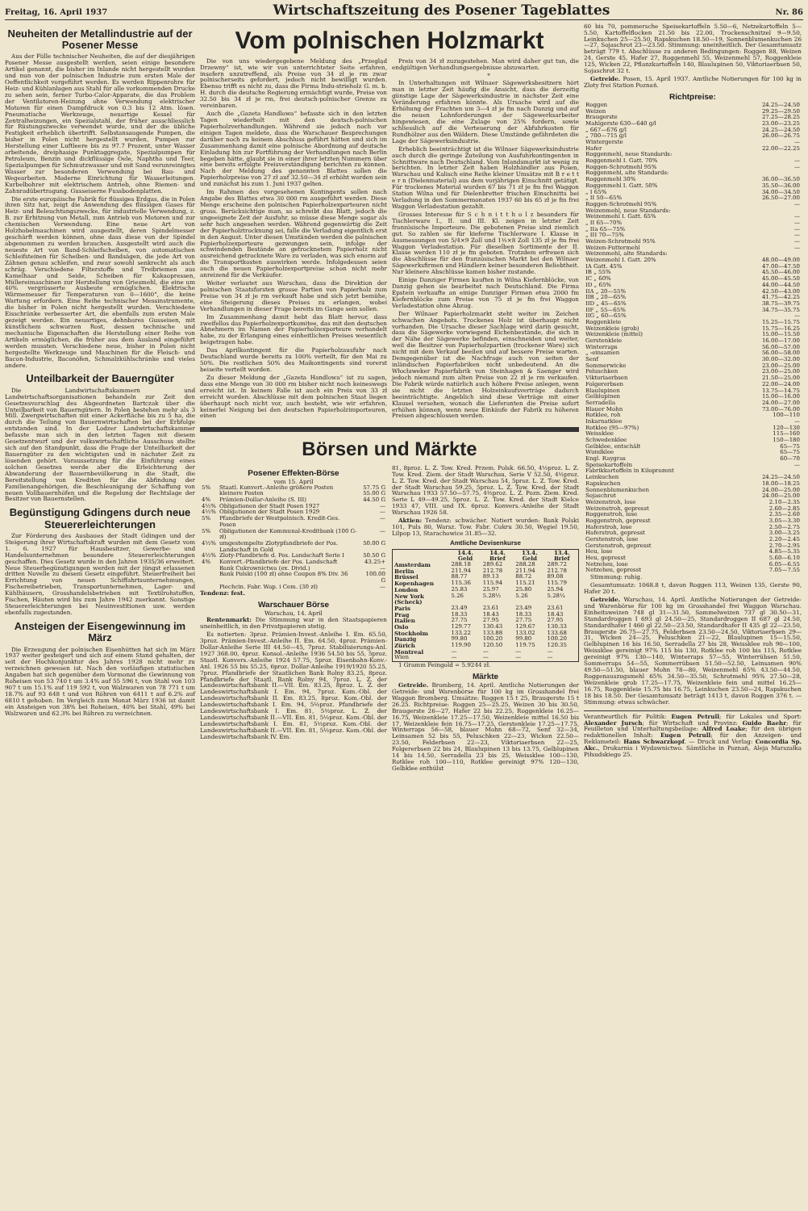Freitag, 16. April 1937 Wirtschaftszeitung des Posener Tageblattes Nr. 86
Neuheiten der Metallindustrie auf der Posener Messe
Aus der Fülle technischer Neuheiten, die auf der diesjährigen Posener Messe ausgestellt werden, seien einige besondere Artikel genannt, die bisher im Inlande nicht hergestellt wurden und nun von der polnischen Industrie zum ersten Male der Oeffentlichkeit vorgeführt werden. Es werden Rippenrohre für Heiz- und Kühlanlagen aus Stahl für alle vorkommenden Drucke zu sehen sein, ferner Turbo-Calor-Apparate, die das Problem der Ventilatoren-Heizung ohne Verwendung elektrischer Motoren für einen Dampfdruck von 0.3 bis 12 Atm. lösen. Pneumatische Werkzeuge, neuartige Kessel für Zentralheizungen, ein Spezialstahl, der früher ausschliesslich für Rüstungszwecke verwendet wurde, und der die übliche Festigkeit erheblich übertrifft. Selbstansaugende Pumpen, die bisher in Polen nicht hergestellt wurden, Pumpen zur Herstellung einer Luftleere bis zu 97.7 Prozent, unter Wasser arbeitende, dreiphasige Punktaggregate, Spezialpumpen für Petroleum, Benzin und dickflüssige Oele, Naphtha und Teer, Spezialpumpen für Schmutzwasser und mit Sand verunreinigtes Wasser zur besonderen Verwendung bei Bau- und Wegearbeiten. Moderne Einrichtung für Wasserleitungen. Kurbelbohrer mit elektrischem Antrieb, ohne Riemen- und Zahnradübertragung. Gusseiserne Fussbodenplatten.
Die erste europäische Fabrik für flüssiges Erdgas, die in Polen ihren Sitz hat, zeigt die Anwendung des flüssigen Gases für Heiz- und Beleuchtungszwecke, für industrielle Verwendung, z. B. zur Erhitzung von Metall, zum Antrieb von Motoren und zur chemischen Verwendung. Eine neue Art von Holzhobelmaschinen wird ausgestellt, deren Spindelmesser geschärft werden können, ohne dass diese von der Spindel abgenommen zu werden brauchen. Ausgestellt wird auch die neueste Art von Band-Schleifscheiben, von automatischen Schleifsteinen für Scheiben- und Bandsägen, die jede Art von Zähnen genau schleifen, und zwar sowohl senkrecht als auch schräg. Verschiedene Filterstoffe und Treibriemen aus Kamelhaar und Seide, Scheiben für Kakaopressen, Müllereimaschinen zur Herstellung von Griesmehl, die eine um 40% vergrösserte Ausbeute ermöglichen. Elektrische Wärmemesser für Temperaturen von 0—1600°, die keine Wartung erfordern. Eine Reihe technischer Messinstrumente, die bisher in Polen nicht hergestellt wurden. Verschiedene Eisschränke verbesserter Art, die ebenfalls zum ersten Male gezeigt werden. Ein neuartiges, dehnbares Gusseisen, mit künstlichem schwarzen Rost, dessen technische und mechanische Eigenschaften die Herstellung einer Reihe von Artikeln ermöglichen, die früher aus dem Ausland eingeführt werden mussten. Verschiedene neue, bisher in Polen nicht hergestellte Werkzeuge und Maschinen für die Fleisch- und Bacon-Industrie, Baconöfen, Schmalzkühlschränke und vieles andere.
Unteilbarkeit der Bauerngüter
Die Landwirtschaftskammern und Landwirtschaftsorganisationen behandeln zur Zeit den Gesetzesvorschlag des Abgeordneten Bartczak über die Unteilbarkeit von Bauerngütern. In Polen bestehen mehr als 3 Mill. Zwergwirtschaften mit einer Ackerfläche bis zu 5 ha, die durch die Teilung von Bauernwirtschaften bei der Erbfolge entstanden sind. In der Lodzer Landwirtschaftskammer befasste man sich in den letzten Tagen mit diesem Gesetzentwurf und der volkswirtschaftliche Ausschuss stellte sich auf den Standpunkt, dass die Frage der Unteilbarkeit der Bauerngüter zu den wichtigsten und in nächster Zeit zu lösenden gehört. Voraussetzung für die Einführung eines solchen Gesetzes werde aber die Erleichterung der Abwanderung der Bauernbevölkerung in die Stadt, die Bereitstellung von Krediten für die Abfindung der Familienangehörigen, die Beschleunigung der Schaffung von neuen Vollbauernhöfen und die Regelung der Rechtslage der Besitzer von Bauernstellen.
Begünstigung Gdingens durch neue Steuererleichterungen
Zur Förderung des Ausbaues der Stadt Gdingen und der Steigerung ihrer Wirtschaftskraft wurden mit dem Gesetz vom 1. 6. 1927 für Hausbesitzer, Gewerbe- und Handelsunternehmen besondere Steuererleichterungen geschaffen. Dies Gesetz wurde in den Jahren 1935/36 erweitert. Neue Steuerbegünstigungen werden mit der jüngst erlassenen dritten Novelle zu diesem Gesetz eingeführt. Steuerfreiheit bei Errichtung von neuen Schiffahrtsunternehmungen, Fischereibetrieben, Transportunternehmen, Lager- und Kühlhäusern, Grosshandelsbetrieben mit Textilrohstoffen, Fischen, Häuten wird bis zum Jahre 1942 zuerkannt. Sonstige Steuererleichterungen bei Neuinvestitionen usw. werden ebenfalls zugestanden.
Ansteigen der Eisengewinnung im März
Die Erzeugung der polnischen Eisenhütten hat sich im März 1937 weiter gesteigert und sich auf einem Stand gehalten, der seit der Hochkonjunktur des Jahres 1928 nicht mehr zu verzeichnen gewesen ist. Nach den vorläufigen statistischen Angaben hat sich gegenüber dem Vormonat die Gewinnung von Roheisen von 53 740 t um 3.4% auf 55 596 t, von Stahl von 103 907 t um 15.1% auf 119 592 t, von Walzwaren von 78 771 t um 18.7% auf 93 648 t und von Röhren von 6411 t auf 6.2% auf 6810 t gehoben. Im Vergleich zum Monat März 1936 ist damit ein Ansteigen von 38% bei Roheisen, 40% bei Stahl, 49% bei Walzwaren und 62.3% bei Röhren zu verzeichnen.
Vom polnischen Holzmarkt
Die von uns wiedergegebene Meldung des „Przegląd Drzewny“ ist, wie wir von unterrichteter Seite erfahren, insofern unzutreffend, als Preise von 34 zł je rm zwar polnischerseits gefordert, jedoch nicht bewilligt wurden. Ebenso trifft es nicht zu, dass die Firma Indu-strieholz G. m. b. H. durch die deutsche Regierung ermächtigt wurde, Preise von 32.50 bis 34 zł je rm, frei deutsch-polnischer Grenze zu vereinbaren.
Auch die „Gazeta Handlowa“ befasste sich in den letzten Tagen wiederholt mit den deutsch-polnischen Papierholzverhandlungen. Während sie jedoch noch vor einigen Tagen meldete, dass die Warschauer Besprechungen darüber noch zu keinem Abschluss geführt hätten und sich im Zusammenhang damit eine polnische Abordnung auf deutsche Einladung hin zur Fortführung der Verhandlungen nach Berlin begeben hätte, glaubt sie in einer ihrer letzten Nummern über eine bereits erfolgte Preisverständigung berichten zu können. Nach der Meldung des genannten Blattes sollen die Papierholzpreise von 27 zł auf 32.50—34 zł erhöht worden sein und zunächst bis zum 1. Juni 1937 gelten.
Im Rahmen des vorgesehenen Kontingents sollen nach Angabe des Blattes etwa 30 000 rm ausgeführt werden. Diese Menge erscheine den polnischen Papierholzexporteuren nicht gross. Berücksichtige man, so schreibt das Blatt, jedoch die ungeeignete Zeit der Ausfuhr, so müsse diese Menge sogar als sehr hoch angesehen werden. Während gegenwärtig die Zeit der Papierholztrocknung sei, falle die Verladung eigentlich erst in den August. Unter diesen Umständen werden die polnischen Papierholzexporteure gezwungen sein, infolge der schwindenden Bestände an getrocknetem Papierholz nicht ausreichend getrocknete Ware zu verladen, was sich enorm auf die Transportkosten auswirken werde. Infolgedessen seien auch die neuen Papierholzexportpreise schon nicht mehr anreizend für die Verkäufer.
Weiter verlautet aus Warschau, dass die Direktion der polnischen Staatsforsten grosse Partien von Papierholz zum Preise von 34 zł je rm verkauft habe und sich jetzt bemühe, eine Steigerung dieses Preises zu erlangen, wobei Verhandlungen in dieser Frage bereits im Gange sein sollen.
Im Zusammenhang damit hebt das Blatt hervor, dass zweifellos das Papierholzexportkomitee, das mit den deutschen Abnehmern im Namen der Papierholzexporteure verhandelt habe, zu der Erlangung eines einheitlichen Preises wesentlich beigetragen habe.
Das Aprilkontingent für die Papierholzausfuhr nach Deutschland wurde bereits zu 100% verteilt, für den Mai zu 50%. Die restlichen 50% des Maikontingents sind vorerst beiseite verteilt worden.
Zu dieser Meldung der „Gazeta Handlowa“ ist zu sagen, dass eine Menge von 30 000 rm bisher nicht noch keineswegs erreicht ist. In keinem Falle ist auch ein Preis von 33 zł erreicht worden. Abschlüsse mit dem polnischen Staat liegen überhaupt noch nicht vor, auch besteht, wie wir erfahren, keinerlei Neigung bei den deutschen Papierholzimporteuren, einen
Preis von 34 zł zuzugestehen. Man wird daher gut tun, die endgültigen Verhandlungsergebnisse abzuwarten.
*
In Unterhaltungen mit Wilnaer Sägewerksbesitzern hört man in letzter Zeit häufig die Ansicht, dass die derzeitig günstige Lage der Sägewerksindustrie in nächster Zeit eine Veränderung erfahren könnte. Als Ursache wird auf die Erhöhung der Frachten um 3—4 zł je fm nach Danzig und auf die neuen Lohnforderungen der Sägewerksarbeiter hingewiesen, die eine Zulage von 25% fordern, sowie schliesslich auf die Verteuerung der Abfuhrkosten für Rundhölzer aus den Wäldern. Diese Umstände gefährdeten die Lage der Sägewerksindustrie.
Erheblich beeinträchtigt ist die Wilnaer Sägewerksindustrie auch durch die geringe Zuteilung von Ausfuhrkontingenten in Schnittware nach Deutschland. Vom Inlandsmarkt ist wenig zu berichten. In letzter Zeit haben Holzhändler aus Posen, Warschau und Kalisch eine Reihe kleiner Umsätze mit B r e t t e r n (Dielenmaterial) aus dem vorjährigen Einschnitt getätigt. Für trockenes Material wurden 67 bis 71 zł je fm frei Waggon Station Wilna und für Dielenbretter frischen Einschnitts bei Verladung in den Sommermonaten 1937 60 bis 65 zł je fm frei Waggon Verladestation gezahlt.
Grosses Interesse für S c h n i t t h o l z besonders für Tischlerware I., II. und III. Kl. zeigen in letzter Zeit französische Importeure. Die gebotenen Preise sind ziemlich gut. So zahlen sie für kieferne Tischlerware I. Klasse in Ausmessungen von 5/4×9 Zoll und 1½×8 Zoll 135 zł je fm frei Waggon Verladestation. Für dieselben Sortimente der II. Klasse werden 110 zł je fm geboten. Trotzdem erfreuen sich die Abschlüsse für den französischen Markt bei den Wilnaer Sägewerksfirmen und Händlern keiner besonderen Beliebtheit. Nur kleinere Abschlüsse kamen bisher zustande.
Einige Danziger Firmen kauften in Wilna Kiefernblöcke, von Danzig gehen sie bearbeitet nach Deutschland. Die Firma Epstein verkaufte an einige Danziger Firmen etwa 2000 fm Kiefernblöcke zum Preise von 75 zł je fm frei Waggon Verladestation ohne Abzug.
Der Wilnaer Papierholzmarkt steht weiter im Zeichen schwachen Angebots. Trockenes Holz ist überhaupt nicht vorhanden. Die Ursache dieser Sachlage wird darin gesucht, dass die Sägewerke vorwiegend Eichenbestände, die sich in der Nähe der Sägewerke befinden, einschneiden und weiter, weil die Besitzer von Papierholzpartien (trockener Ware) sich nicht mit dem Verkauf beeilen und auf bessere Preise warten. Demgegenüber ist die Nachfrage auch von seiten der inländischen Papierfabriken nicht unbedeutend. An die Włocławeker Papierfabrik von Steinhagen & Saenger wird jedoch niemand zum alten Preise von 22 zł je rm verkaufen. Die Fabrik würde natürlich auch höhere Preise anlegen, wenn sie nicht die letzten Holzeinkaufsverträge dadurch beeinträchtigte. Angeblich sind diese Verträge mit einer Klausel versehen, wonach die Lieferanten die Preise sofort erhöhen können, wenn neue Einkäufe der Fabrik zu höheren Preisen abgeschlossen werden.
Börsen und Märkte
Posener Effekten-Börse
vom 15. April
| 5% | Staatl. Konvert.-Anleihe größere Posten | 57.75 G |
| | kleinere Posten | 55.00 G |
| 4% | Prämien-Dollar-Anleihe (S. III) | 44.50 G |
| 4½% | Obligationen der Stadt Posen 1927 | — |
| 4½% | Obligationen der Stadt Posen 1929 | — |
| 5% | Pfandbriefe der Westpolnisch. Kredit-Ges. Posen | — |
| 5% | Obligationen der Kommunal-Kreditbank (100 G-zł) | — |
| 4½% | umgestempelte Zlotypfandbriefe der Pos. Landschaft in Gold | 50.00 G |
| 4½% | Zloty-Pfandbriefe d. Pos. Landschaft Serie I | 50.50 G |
| 4% | Konvert.-Pfandbriefe der Pos. Landschaft | 43.25+ |
| | Bank Cukrownictwa (ex. Divid.) | — |
| | Bank Polski (100 zł) ohne Coupon 8% Div. 36 | 100.00 G |
| | Piechcin. Fabr. Wap. i Cem. (30 zł) | — |
Tendenz: fest.
Warschauer Börse
Warschau, 14. April
Rentenmarkt: Die Stimmung war in den Staatspapieren uneinheitlich, in den Privatpapieren stetig.
Es notierten: 3proz. Prämien-Invest.-Anleihe I. Em. 65.50, 3proz. Prämien-Invest.-Anleihe II. Em. 64.50, 4proz. Prämien-Dollar-Anleihe Serie III 44.50—45, 7proz. Stabilisierungs-Anl. 1927 368.00, 4proz. Konsol.-Anleihe 1936 54.50 bis 55, 5proz. Staatl. Konvers.-Anleihe 1924 57.75, 5proz. Eisenbahn-Konv.-Anl. 1926 55 bis 55.25, 6proz. Dollar-Anleihe 1919/1920 55.25, 7proz. Pfandbriefe der Staatlichen Bank Rolny 83.25, 8proz. Pfandbriefe der Staatl. Bank Rolny 94, 7proz. L. Z. der Landeswirtschaftsbank II.—VII. Em. 83.25, 8proz. L. Z. der Landeswirtschaftsbank I. Em. 94, 7proz. Kom.-Obl. der Landeswirtschaftsbank II. Em. 83.25, 8proz. Kom.-Obl. der Landeswirtschaftsbank I. Em. 94, 5½proz. Pfandbriefe der Landeswirtschaftsbank I. Em. 81, 5½proz. L. Z. der Landeswirtschaftsbank II.—VII. Em. 81, 5½proz. Kom.-Obl. der Landeswirtschaftsbank I. Em. 81, 5½proz. Kom.-Obl. der Landeswirtschaftsbank II.—VII. Em. 81, 5½proz. Kom.-Obl. der Landeswirtschaftsbank IV. Em.
81, 8proz. L. Z. Tow. Kred. Przem. Polsk. 66.50, 4½proz. L. Z. Tow. Kred. Ziem. der Stadt Warschau, Serie V 52.50, 4½proz. L. Z. Tow. Kred. der Stadt Warschau 54, 5proz. L. Z. Tow. Kred. der Stadt Warschau 59.25, 5proz. L. Z. Tow. Kred. der Stadt Warschau 1933 57.50—57.75, 4½proz. L. Z. Pozn. Ziem. Kred. Serie L 49—49.25, 5proz. L. Z. Tow. Kred. der Stadt Kielce 1933 47, VIII. und IX. 6proz. Konvers.-Anleihe der Stadt Warschau 1926 58.
Aktien: Tendenz: schwächer. Notiert wurden: Bank Polski 101, Puls 80, Warsz. Tow. Fabr. Cukru 30.50, Węgiel 19.50, Lilpop 13, Starachowice 31.85—32.
Amtliche Devisenkurse
| | 14.4. Geld | 14.4. Brief | 13.4. Geld | 13.4. Brief |
| --- | --- | --- | --- | --- |
| Amsterdam | 288.18 | 289.62 | 288.28 | 289.72 |
| Berlin | 211.94 | 212.78 | 211.94 | 212.78 |
| Brüssel | 88.77 | 89.13 | 88.72 | 89.08 |
| Kopenhagen | 115.36 | 115.94 | 115.21 | 115.79 |
| London | 25.83 | 25.97 | 25.80 | 25.94 |
| New York (Scheck) | 5.26 | 5.28½ | 5.26 | 5.28¼ |
| Paris | 23.49 | 23.61 | 23.49 | 23.61 |
| Prag | 18.33 | 18.43 | 18.33 | 18.43 |
| Italien | 27.75 | 27.95 | 27.75 | 27.95 |
| Oslo | 129.77 | 130.43 | 129.67 | 130.33 |
| Stockholm | 133.22 | 133.88 | 133.02 | 133.68 |
| Danzig | 99.80 | 100.20 | 99.80 | 100.20 |
| Zürich | 119.90 | 120.50 | 119.75 | 120.35 |
| Montreal | — | — | — | — |
| Wien | — | — | — | — |
1 Gramm Feingold = 5.9244 zł.
Märkte
Getreide. Bromberg, 14. April. Amtliche Notierungen der Getreide- und Warenbörse für 100 kg im Grosshandel frei Waggon Bromberg. Umsätze: Roggen 15 t 25, Braugerste 15 t 26.25. Richtpreise: Roggen 25—25.25, Weizen 30 bis 30.50, Braugerste 26—27, Hafer 22 bis 22.25, Roggenkleie 16.25—16.75, Weizenkleie 17.25—17.50, Weizenkleie mittel 16.50 bis 17, Weizenkleie fein 16.75—17.25, Gerstenkleie 17.25—17.75, Winterraps 56—58, blauer Mohn 68—72, Senf 32—34, Leinsamen 52 bis 55, Peluschken 22—23, Wicken 22.50—23.50, Felderbsen 22—23, Viktoriaerbsen 22—25, Folgererbsen 22 bis 24, Blaulupinen 13 bis 13.75, Gelblupinen 14 bis 14.50, Serradella 23 bis 25, Weissklee 100—130, Rotklee roh 100—110, Rotklee gereinigt 97% 120—130, Gelbklee enthülst
60 bis 70, pommersche Speisekartoffeln 5.50—6, Netzekartoffeln 5—5.50, Kartoffelflocken 21.50 bis 22.00, Trockenschnitzel 9—9.50, Leinkuchen 25—25.50, Rapskuchen 18.50—19, Sonnenblumenkuchen 26—27, Sojaschrot 23—23.50. Stimmung: uneinheitlich. Der Gesamtumsatz beträgt 779 t. Abschlüsse zu anderen Bedingungen: Roggen 88, Weizen 24, Gerste 45, Hafer 27, Roggenmehl 55, Weizenmehl 57, Roggenkleie 125, Wicken 22, Pflanzkartoffeln 140, Blaulupinen 50, Viktoriaerbsen 50, Sojaschrot 32 t.
Getreide. Posen, 15. April 1937. Amtliche Notierungen für 100 kg in Zloty frei Station Poznań.
Richtpreise:
| Roggen | 24.25—24.50 |
| Weizen | 29.25—29.50 |
| Braugerste | 27.25—28.25 |
| Mahlgerste 630—640 g/l | 23.00—23.25 |
| „ 667—676 g/l | 24.25—24.50 |
| „ 700—715 g/l | 26.00—26.75 |
| Wintergerste | — |
| Hafer | 22.00—22.25 |
| Roggenmehl, neue Standards: | |
| Roggenmehl I. Gatt. 70% | — |
| Roggen-Schrotmehl 95% | — |
| Roggenmehl, alte Standards: | |
| Roggenmehl 30% | 36.00—36.50 |
| Roggenmehl I. Gatt. 50% | 35.50—36.00 |
| „ I 65% | 34.00—34.50 |
| „ II 50—65% | 26.50—27.00 |
| Roggen-Schrotmehl 95% | — |
| Weizenmehl, neue Standards: | |
| Weizenmehl I. Gatt. 65% | — |
| „ II 65—70% | — |
| „ IIa 65—75% | — |
| „ III 70—75% | — |
| Weizen-Schrotmehl 95% | — |
| Weizen-Futtermehl | — |
| Weizenmehl, alte Standards: | |
| Weizenmehl I. Gatt. 20% | 48.00—49.00 |
| IA Gatt. 45% | 47.00—47.50 |
| IB „ 55% | 45.50—46.00 |
| IC „ 60% | 45.00—45.50 |
| ID „ 65% | 44.00—44.50 |
| IIA „ 20—55% | 42.50—43.00 |
| IIB „ 20—65% | 41.75—42.25 |
| IID „ 45—65% | 38.75—39.75 |
| IIF „ 55—65% | 34.75—35.75 |
| IIG „ 60—65% | — |
| Roggenkleie | 15.25—15.75 |
| Weizenkleie (grob) | 15.75—16.25 |
| Weizenkleie (mittel) | 15.00—15.50 |
| Gerstenkleie | 16.00—17.00 |
| Winterraps | 56.00—57.00 |
| „ -einsamen | 56.00—58.00 |
| Senf | 30.00—32.00 |
| Sommerwicke | 23.00—25.00 |
| Peluschken | 23.00—25.00 |
| Viktoriaerbsen | 21.50—25.00 |
| Folgererbsen | 22.00—24.00 |
| Blaulupinen | 13.75—14.75 |
| Gelblupinen | 15.00—16.00 |
| Serradella | 24.00—27.00 |
| Blauer Mohn | 73.00—76.00 |
| Rotklee, roh | 100—110 |
| Inkarnatklee | — |
| Rotklee (95—97%) | 120—130 |
| Weissklee | 115—160 |
| Schwedenklee | 150—180 |
| Gelbklee, entschält | 65—75 |
| Wundklee | 65—75 |
| Engl. Raygras | 60—70 |
| Speisekartoffeln | — |
| Fabrikkartoffeln in Kiloprozent | |
| Leinkuchen | 24.25—24.50 |
| Rapskuchen | 18.00—18.25 |
| Sonnenblumenkuchen | 24.00—25.00 |
| Sojaschrot | 24.00—25.00 |
| Weizenstroh, lose | 2.10—2.35 |
| Weizenstroh, gepresst | 2.60—2.85 |
| Roggenstroh, lose | 2.35—2.60 |
| Roggenstroh, gepresst | 3.05—3.30 |
| Haferstroh, lose | 2.50—2.75 |
| Haferstroh, gepresst | 3.00—3.25 |
| Gerstenstroh, lose | 2.20—2.45 |
| Gerstenstroh, gepresst | 2.70—2.95 |
| Heu, lose | 4.85—5.35 |
| Heu, gepresst | 5.60—6.10 |
| Netzeheu, lose | 6.05—6.55 |
| Netzeheu, gepresst | 7.05—7.55 |
Stimmung: ruhig.
Gesamtumsatz: 1068.8 t, davon Roggen 113, Weizen 135, Gerste 90, Hafer 20 t.
Getreide. Warschau, 14. April. Amtliche Notierungen der Getreide- und Warenbörse für 100 kg im Grosshandel frei Waggon Warschau. Einheitsweizen 748 gl 31—31.50, Sammelweizen 737 gl 30.50—31, Standardroggen I 693 gl 24.50—25, Standardroggen II 687 gl 24.50, Standardhafer I 460 gl 22.50—23.50, Standardhafer II 435 gl 22—23.50, Braugerste 26.75—27.75, Felderbsen 23.50—24.50, Viktoriaerbsen 29—31, Wicken 24—25, Peluschken 21—22, Blaulupinen 15—15.50, Gelblupinen 16 bis 16.50, Serradella 27 bis 28, Weissklee roh 90—100, Weissklee gereinigt 97% 115 bis 130, Rotklee roh 100 bis 115, Rotklee gereinigt 97% 130—140, Winterraps 57—55, Winterrübsen 51.50, Sommerraps 54—55, Sommerrübsen 51.50—52.50, Leinsamen 90% 49.50—51.50, blauer Mohn 78—80, Weizenmehl 65% 43.50—44.50, Roggenauszugsmehl 65% 34.50—35.50, Schrotmehl 95% 27.50—28, Weizenkleie grob 17.25—17.75, Weizenkleie fein und mittel 16.25—16.75, Roggenkleie 15.75 bis 16.75, Leinkuchen 23.50—24, Rapskuchen 18 bis 18.50. Der Gesamtumsatz beträgt 1413 t, davon Roggen 376 t. — Stimmung: etwas schwächer.
Verantwortlich für Politik: Eugen Petrull; für Lokales und Sport: Alexander Jursch; für Wirtschaft und Provinz: Guido Baehr; für Feuilleton und Unterhaltungsbeilage: Alfred Loake; für den übrigen redaktionellen Inhalt: Eugen Petrull; für den Anzeigen- und Reklameteil: Hans Schwarzkopf. — Druck und Verlag: Concordia Sp. Akc., Drukarnia i Wydawnictwo. Sämtliche in Poznań, Aleja Marszałka Piłsudskiego 25.